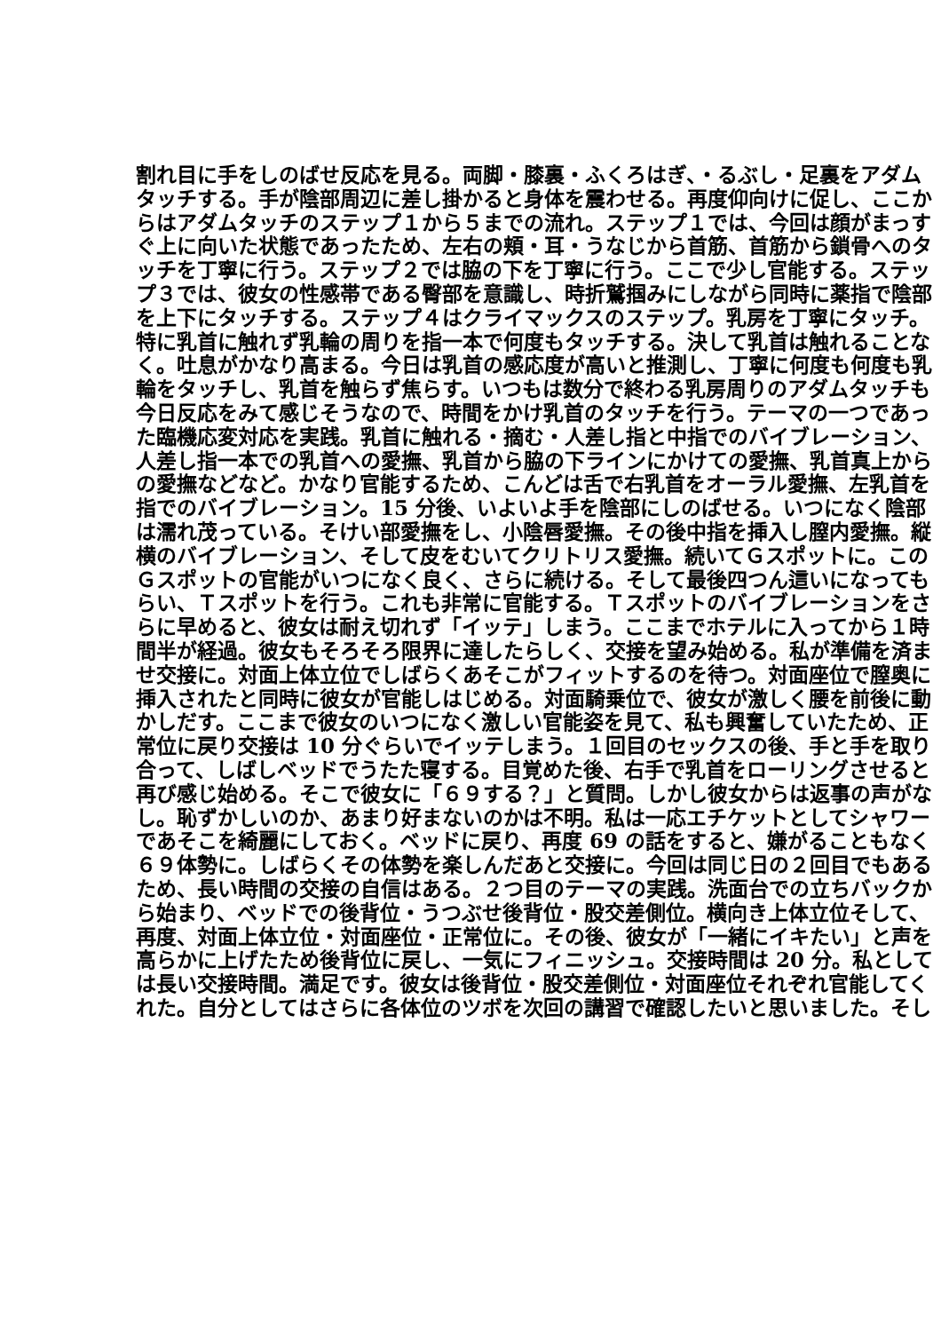割れ目に手をしのばせ反応を見る。両脚・膝裏・ふくろはぎ、・るぶし・足裏をアダム
タッチする。手が陰部周辺に差し掛かると身体を震わせる。再度仰向けに促し、ここか
らはアダムタッチのステップ１から５までの流れ。ステップ１では、今回は顔がまっす
ぐ上に向いた状態であったため、左右の頬・耳・うなじから首筋、首筋から鎖骨へのタ
ッチを丁寧に行う。ステップ２では脇の下を丁寧に行う。ここで少し官能する。ステッ
プ３では、彼女の性感帯である臀部を意識し、時折鷲掴みにしながら同時に薬指で陰部
を上下にタッチする。ステップ４はクライマックスのステップ。乳房を丁寧にタッチ。
特に乳首に触れず乳輪の周りを指一本で何度もタッチする。決して乳首は触れることな
く。吐息がかなり高まる。今日は乳首の感応度が高いと推測し、丁寧に何度も何度も乳
輪をタッチし、乳首を触らず焦らす。いつもは数分で終わる乳房周りのアダムタッチも
今日反応をみて感じそうなので、時間をかけ乳首のタッチを行う。テーマの一つであっ
た臨機応変対応を実践。乳首に触れる・摘む・人差し指と中指でのバイブレーション、
人差し指一本での乳首への愛撫、乳首から脇の下ラインにかけての愛撫、乳首真上から
の愛撫などなど。かなり官能するため、こんどは舌で右乳首をオーラル愛撫、左乳首を
指でのバイブレーション。15 分後、いよいよ手を陰部にしのばせる。いつになく陰部
は濡れ茂っている。そけい部愛撫をし、小陰唇愛撫。その後中指を挿入し膣内愛撫。縦
横のバイブレーション、そして皮をむいてクリトリス愛撫。続いてＧスポットに。この
Ｇスポットの官能がいつになく良く、さらに続ける。そして最後四つん這いになっても
らい、Ｔスポットを行う。これも非常に官能する。Ｔスポットのバイブレーションをさ
らに早めると、彼女は耐え切れず「イッテ」しまう。ここまでホテルに入ってから１時
間半が経過。彼女もそろそろ限界に達したらしく、交接を望み始める。私が準備を済ま
せ交接に。対面上体立位でしばらくあそこがフィットするのを待つ。対面座位で膣奥に
挿入されたと同時に彼女が官能しはじめる。対面騎乗位で、彼女が激しく腰を前後に動
かしだす。ここまで彼女のいつになく激しい官能姿を見て、私も興奮していたため、正
常位に戻り交接は 10 分ぐらいでイッテしまう。１回目のセックスの後、手と手を取り
合って、しばしベッドでうたた寝する。目覚めた後、右手で乳首をローリングさせると
再び感じ始める。そこで彼女に「６９する？」と質問。しかし彼女からは返事の声がな
し。恥ずかしいのか、あまり好まないのかは不明。私は一応エチケットとしてシャワー
であそこを綺麗にしておく。ベッドに戻り、再度 69 の話をすると、嫌がることもなく
６９体勢に。しばらくその体勢を楽しんだあと交接に。今回は同じ日の２回目でもある
ため、長い時間の交接の自信はある。２つ目のテーマの実践。洗面台での立ちバックか
ら始まり、ベッドでの後背位・うつぶせ後背位・股交差側位。横向き上体立位そして、
再度、対面上体立位・対面座位・正常位に。その後、彼女が「一緒にイキたい」と声を
高らかに上げたため後背位に戻し、一気にフィニッシュ。交接時間は 20 分。私として
は長い交接時間。満足です。彼女は後背位・股交差側位・対面座位それぞれ官能してく
れた。自分としてはさらに各体位のツボを次回の講習で確認したいと思いました。そし